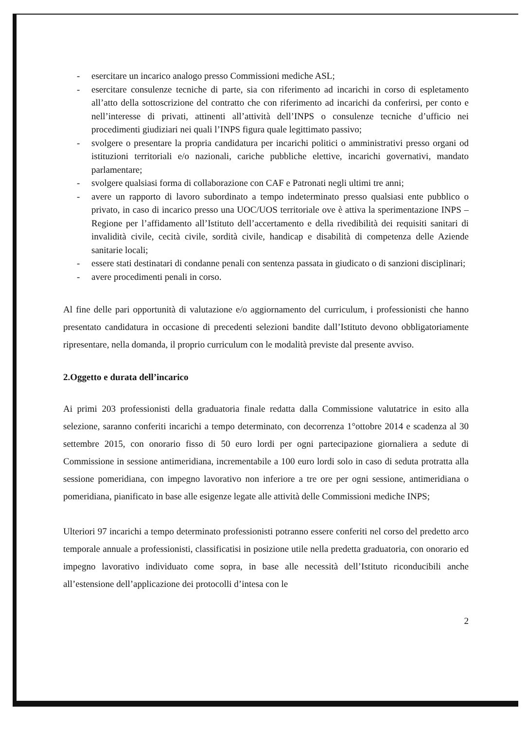- esercitare un incarico analogo presso Commissioni mediche ASL;
- esercitare consulenze tecniche di parte, sia con riferimento ad incarichi in corso di espletamento all’atto della sottoscrizione del contratto che con riferimento ad incarichi da conferirsi, per conto e nell’interesse di privati, attinenti all’attività dell’INPS o consulenze tecniche d’ufficio nei procedimenti giudiziari nei quali l’INPS figura quale legittimato passivo;
- svolgere o presentare la propria candidatura per incarichi politici o amministrativi presso organi od istituzioni territoriali e/o nazionali, cariche pubbliche elettive, incarichi governativi, mandato parlamentare;
- svolgere qualsiasi forma di collaborazione con CAF e Patronati negli ultimi tre anni;
- avere un rapporto di lavoro subordinato a tempo indeterminato presso qualsiasi ente pubblico o privato, in caso di incarico presso una UOC/UOS territoriale ove è attiva la sperimentazione INPS – Regione per l’affidamento all’Istituto dell’accertamento e della rivedibilità dei requisiti sanitari di invalidità civile, cecità civile, sordità civile, handicap e disabilità di competenza delle Aziende sanitarie locali;
- essere stati destinatari di condanne penali con sentenza passata in giudicato o di sanzioni disciplinari;
- avere procedimenti penali in corso.
Al fine delle pari opportunità di valutazione e/o aggiornamento del curriculum, i professionisti che hanno presentato candidatura in occasione di precedenti selezioni bandite dall’Istituto devono obbligatoriamente ripresentare, nella domanda, il proprio curriculum con le modalità previste dal presente avviso.
2.Oggetto e durata dell’incarico
Ai primi 203 professionisti della graduatoria finale redatta dalla Commissione valutatrice in esito alla selezione, saranno conferiti incarichi a tempo determinato, con decorrenza 1°ottobre 2014 e scadenza al 30 settembre 2015, con onorario fisso di 50 euro lordi per ogni partecipazione giornaliera a sedute di Commissione in sessione antimeridiana, incrementabile a 100 euro lordi solo in caso di seduta protratta alla sessione pomeridiana, con impegno lavorativo non inferiore a tre ore per ogni sessione, antimeridiana o pomeridiana, pianificato in base alle esigenze legate alle attività delle Commissioni mediche INPS;
Ulteriori 97 incarichi a tempo determinato professionisti potranno essere conferiti nel corso del predetto arco temporale annuale a professionisti, classificatisi in posizione utile nella predetta graduatoria, con onorario ed impegno lavorativo individuato come sopra, in base alle necessità dell’Istituto riconducibili anche all’estensione dell’applicazione dei protocolli d’intesa con le
2